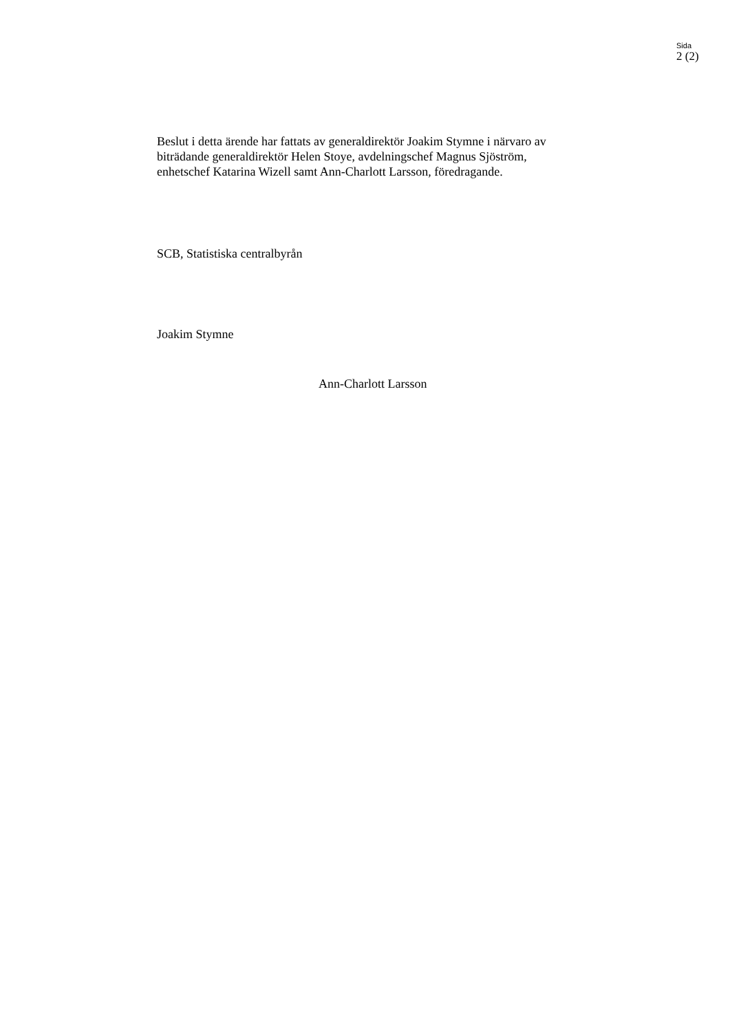Sida
2 (2)
Beslut i detta ärende har fattats av generaldirektör Joakim Stymne i närvaro av biträdande generaldirektör Helen Stoye, avdelningschef Magnus Sjöström, enhetschef Katarina Wizell samt Ann-Charlott Larsson, föredragande.
SCB, Statistiska centralbyrån
Joakim Stymne
Ann-Charlott Larsson